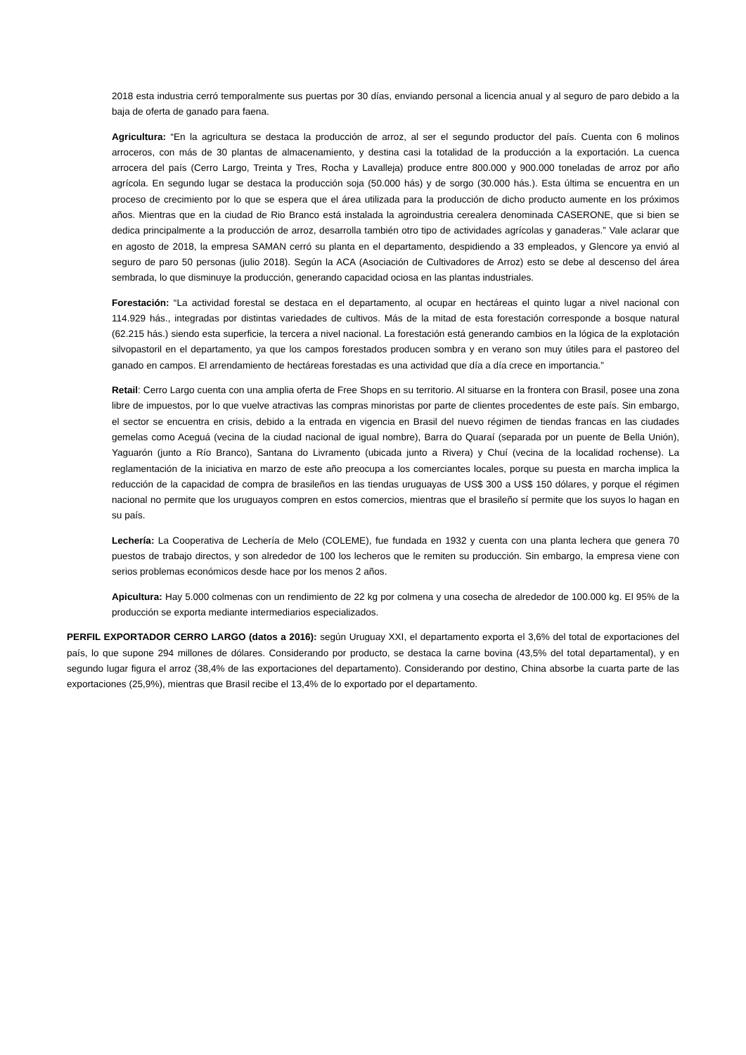2018 esta industria cerró temporalmente sus puertas por 30 días, enviando personal a licencia anual y al seguro de paro debido a la baja de oferta de ganado para faena.
Agricultura: “En la agricultura se destaca la producción de arroz, al ser el segundo productor del país. Cuenta con 6 molinos arroceros, con más de 30 plantas de almacenamiento, y destina casi la totalidad de la producción a la exportación. La cuenca arrocera del país (Cerro Largo, Treinta y Tres, Rocha y Lavalleja) produce entre 800.000 y 900.000 toneladas de arroz por año agrícola. En segundo lugar se destaca la producción soja (50.000 hás) y de sorgo (30.000 hás.). Esta última se encuentra en un proceso de crecimiento por lo que se espera que el área utilizada para la producción de dicho producto aumente en los próximos años. Mientras que en la ciudad de Rio Branco está instalada la agroindustria cerealera denominada CASERONE, que si bien se dedica principalmente a la producción de arroz, desarrolla también otro tipo de actividades agrícolas y ganaderas.” Vale aclarar que en agosto de 2018, la empresa SAMAN cerró su planta en el departamento, despidiendo a 33 empleados, y Glencore ya envió al seguro de paro 50 personas (julio 2018). Según la ACA (Asociación de Cultivadores de Arroz) esto se debe al descenso del área sembrada, lo que disminuye la producción, generando capacidad ociosa en las plantas industriales.
Forestación: “La actividad forestal se destaca en el departamento, al ocupar en hectáreas el quinto lugar a nivel nacional con 114.929 hás., integradas por distintas variedades de cultivos. Más de la mitad de esta forestación corresponde a bosque natural (62.215 hás.) siendo esta superficie, la tercera a nivel nacional. La forestación está generando cambios en la lógica de la explotación silvopastoril en el departamento, ya que los campos forestados producen sombra y en verano son muy útiles para el pastoreo del ganado en campos. El arrendamiento de hectáreas forestadas es una actividad que día a día crece en importancia.”
Retail: Cerro Largo cuenta con una amplia oferta de Free Shops en su territorio. Al situarse en la frontera con Brasil, posee una zona libre de impuestos, por lo que vuelve atractivas las compras minoristas por parte de clientes procedentes de este país. Sin embargo, el sector se encuentra en crisis, debido a la entrada en vigencia en Brasil del nuevo régimen de tiendas francas en las ciudades gemelas como Aceguá (vecina de la ciudad nacional de igual nombre), Barra do Quaraí (separada por un puente de Bella Unión), Yaguarón (junto a Río Branco), Santana do Livramento (ubicada junto a Rivera) y Chuí (vecina de la localidad rochense). La reglamentación de la iniciativa en marzo de este año preocupa a los comerciantes locales, porque su puesta en marcha implica la reducción de la capacidad de compra de brasileños en las tiendas uruguayas de US$ 300 a US$ 150 dólares, y porque el régimen nacional no permite que los uruguayos compren en estos comercios, mientras que el brasileño sí permite que los suyos lo hagan en su país.
Lechería: La Cooperativa de Lechería de Melo (COLEME), fue fundada en 1932 y cuenta con una planta lechera que genera 70 puestos de trabajo directos, y son alrededor de 100 los lecheros que le remiten su producción. Sin embargo, la empresa viene con serios problemas económicos desde hace por los menos 2 años.
Apicultura: Hay 5.000 colmenas con un rendimiento de 22 kg por colmena y una cosecha de alrededor de 100.000 kg. El 95% de la producción se exporta mediante intermediarios especializados.
PERFIL EXPORTADOR CERRO LARGO (datos a 2016): según Uruguay XXI, el departamento exporta el 3,6% del total de exportaciones del país, lo que supone 294 millones de dólares. Considerando por producto, se destaca la carne bovina (43,5% del total departamental), y en segundo lugar figura el arroz (38,4% de las exportaciones del departamento). Considerando por destino, China absorbe la cuarta parte de las exportaciones (25,9%), mientras que Brasil recibe el 13,4% de lo exportado por el departamento.